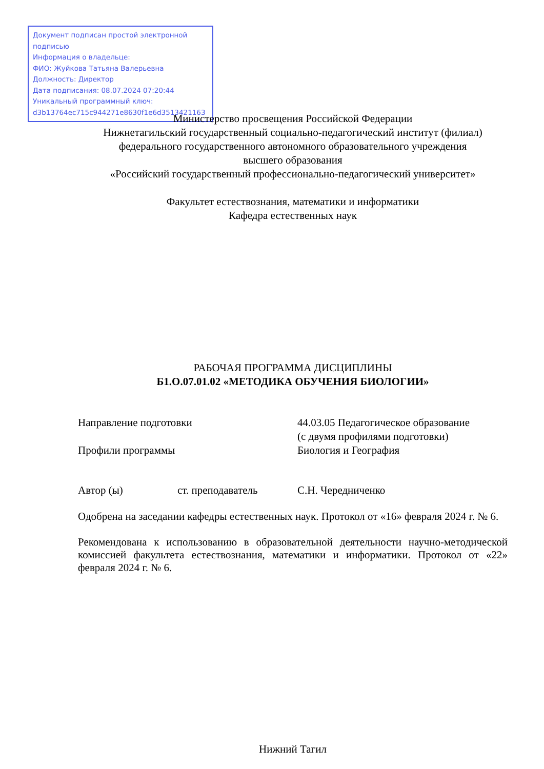Документ подписан простой электронной подписью
Информация о владельце:
ФИО: Жуйкова Татьяна Валерьевна
Должность: Директор
Дата подписания: 08.07.2024 07:20:44
Уникальный программный ключ:
d3b13764ec715c944271e8630f1e6d3513421163
Министерство просвещения Российской Федерации
Нижнетагильский государственный социально-педагогический институт (филиал)
федерального государственного автономного образовательного учреждения
высшего образования
«Российский государственный профессионально-педагогический университет»
Факультет естествознания, математики и информатики
Кафедра естественных наук
РАБОЧАЯ ПРОГРАММА ДИСЦИПЛИНЫ
Б1.О.07.01.02 «МЕТОДИКА ОБУЧЕНИЯ БИОЛОГИИ»
Направление подготовки 44.03.05 Педагогическое образование
(с двумя профилями подготовки)
Профили программы Биология и География
Автор (ы) ст. преподаватель С.Н. Чередниченко
Одобрена на заседании кафедры естественных наук. Протокол от «16» февраля 2024 г. № 6.
Рекомендована к использованию в образовательной деятельности научно-методической комиссией факультета естествознания, математики и информатики. Протокол от «22» февраля 2024 г. № 6.
Нижний Тагил